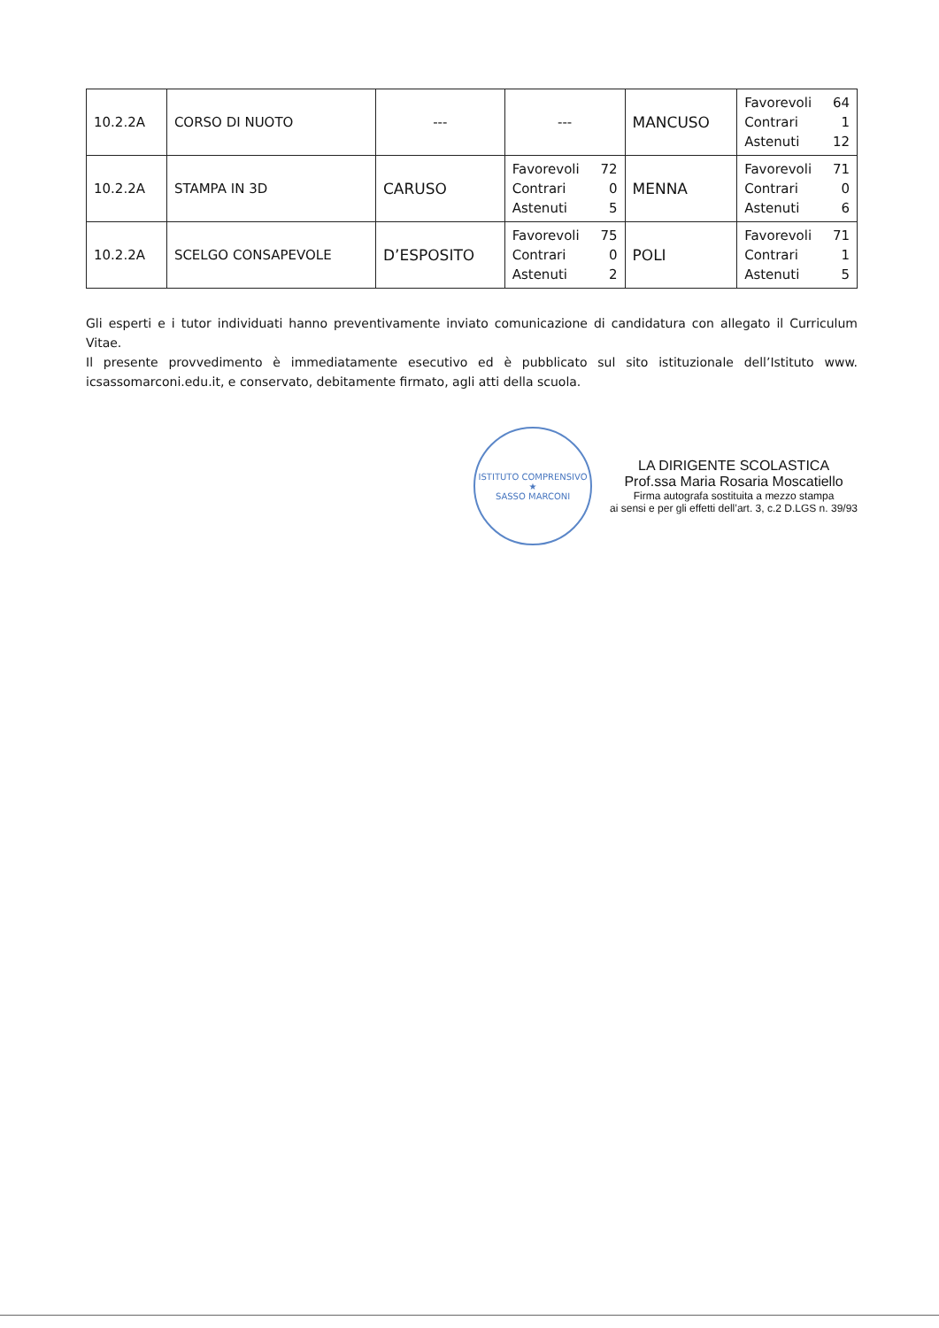| 10.2.2A | CORSO DI NUOTO | --- | --- | MANCUSO | Favorevoli 64 Contrari 1 Astenuti 12 |
| 10.2.2A | STAMPA IN 3D | CARUSO | Favorevoli 72 Contrari 0 Astenuti 5 | MENNA | Favorevoli 71 Contrari 0 Astenuti 6 |
| 10.2.2A | SCELGO CONSAPEVOLE | D’ESPOSITO | Favorevoli 75 Contrari 0 Astenuti 2 | POLI | Favorevoli 71 Contrari 1 Astenuti 5 |
Gli esperti e i tutor individuati hanno preventivamente inviato comunicazione di candidatura con allegato il Curriculum Vitae.
Il presente provvedimento è immediatamente esecutivo ed è pubblicato sul sito istituzionale dell’Istituto www. icsassomarconi.edu.it, e conservato, debitamente firmato, agli atti della scuola.
ISTITUTO COMPRENSIVO
★
SASSO MARCONI
LA DIRIGENTE SCOLASTICA
Prof.ssa Maria Rosaria Moscatiello
Firma autografa sostituita a mezzo stampa
ai sensi e per gli effetti dell’art. 3, c.2 D.LGS n. 39/93